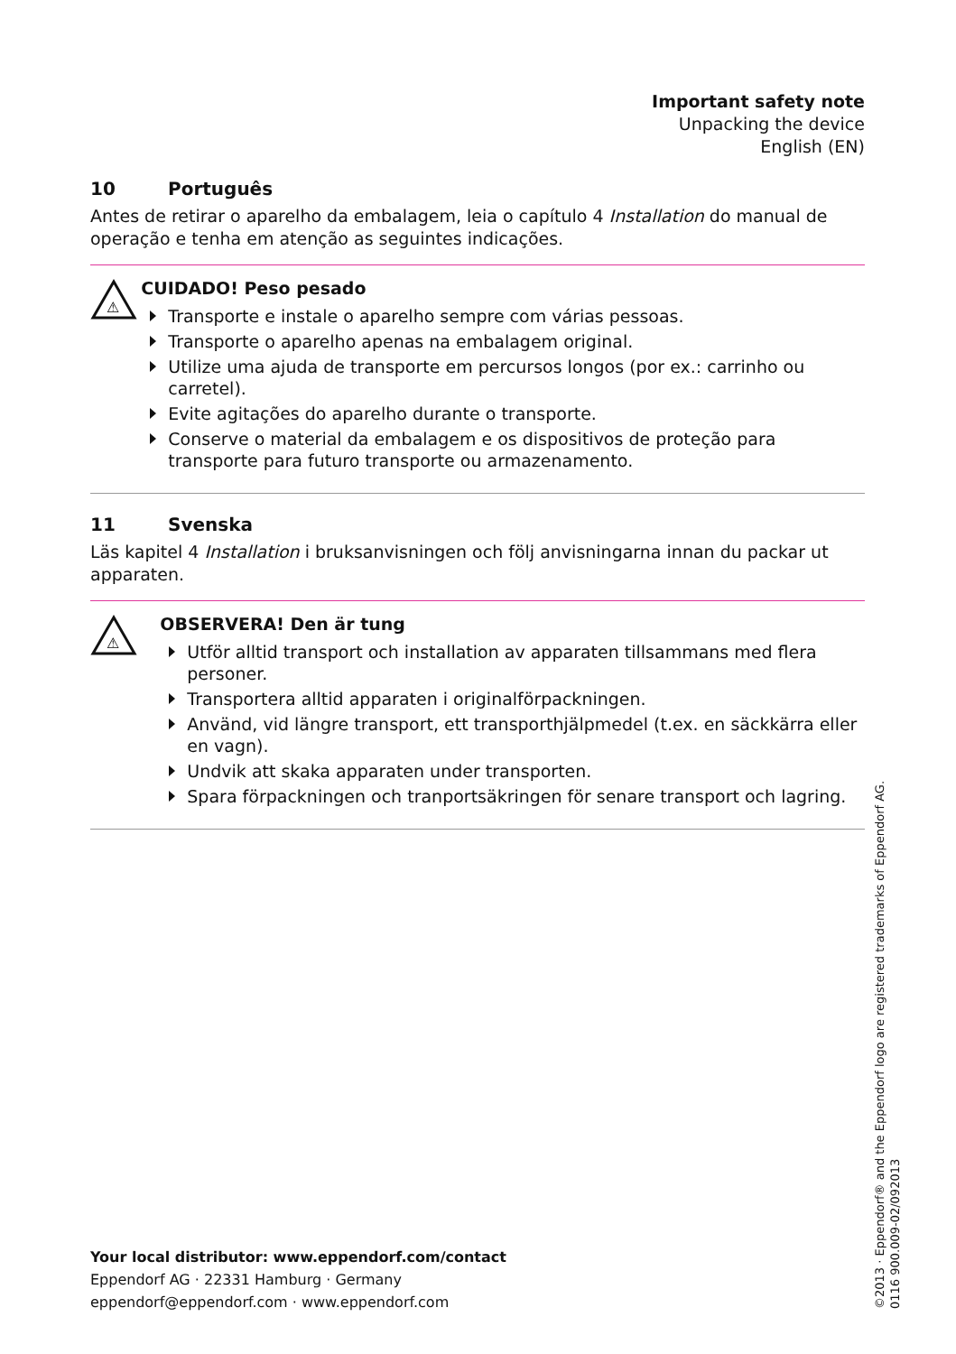Important safety note
Unpacking the device
English (EN)
10 Português
Antes de retirar o aparelho da embalagem, leia o capítulo 4 Installation do manual de operação e tenha em atenção as seguintes indicações.
⚠
CUIDADO! Peso pesado
Transporte e instale o aparelho sempre com várias pessoas.
Transporte o aparelho apenas na embalagem original.
Utilize uma ajuda de transporte em percursos longos (por ex.: carrinho ou carretel).
Evite agitações do aparelho durante o transporte.
Conserve o material da embalagem e os dispositivos de proteção para transporte para futuro transporte ou armazenamento.
11 Svenska
Läs kapitel 4 Installation i bruksanvisningen och följ anvisningarna innan du packar ut apparaten.
⚠
OBSERVERA! Den är tung
Utför alltid transport och installation av apparaten tillsammans med flera personer.
Transportera alltid apparaten i originalförpackningen.
Använd, vid längre transport, ett transporthjälpmedel (t.ex. en säckkärra eller en vagn).
Undvik att skaka apparaten under transporten.
Spara förpackningen och tranportsäkringen för senare transport och lagring.
Your local distributor: www.eppendorf.com/contact
Eppendorf AG · 22331 Hamburg · Germany
eppendorf@eppendorf.com · www.eppendorf.com
©2013 · Eppendorf® and the Eppendorf logo are registered trademarks of Eppendorf AG.
0116 900.009-02/092013